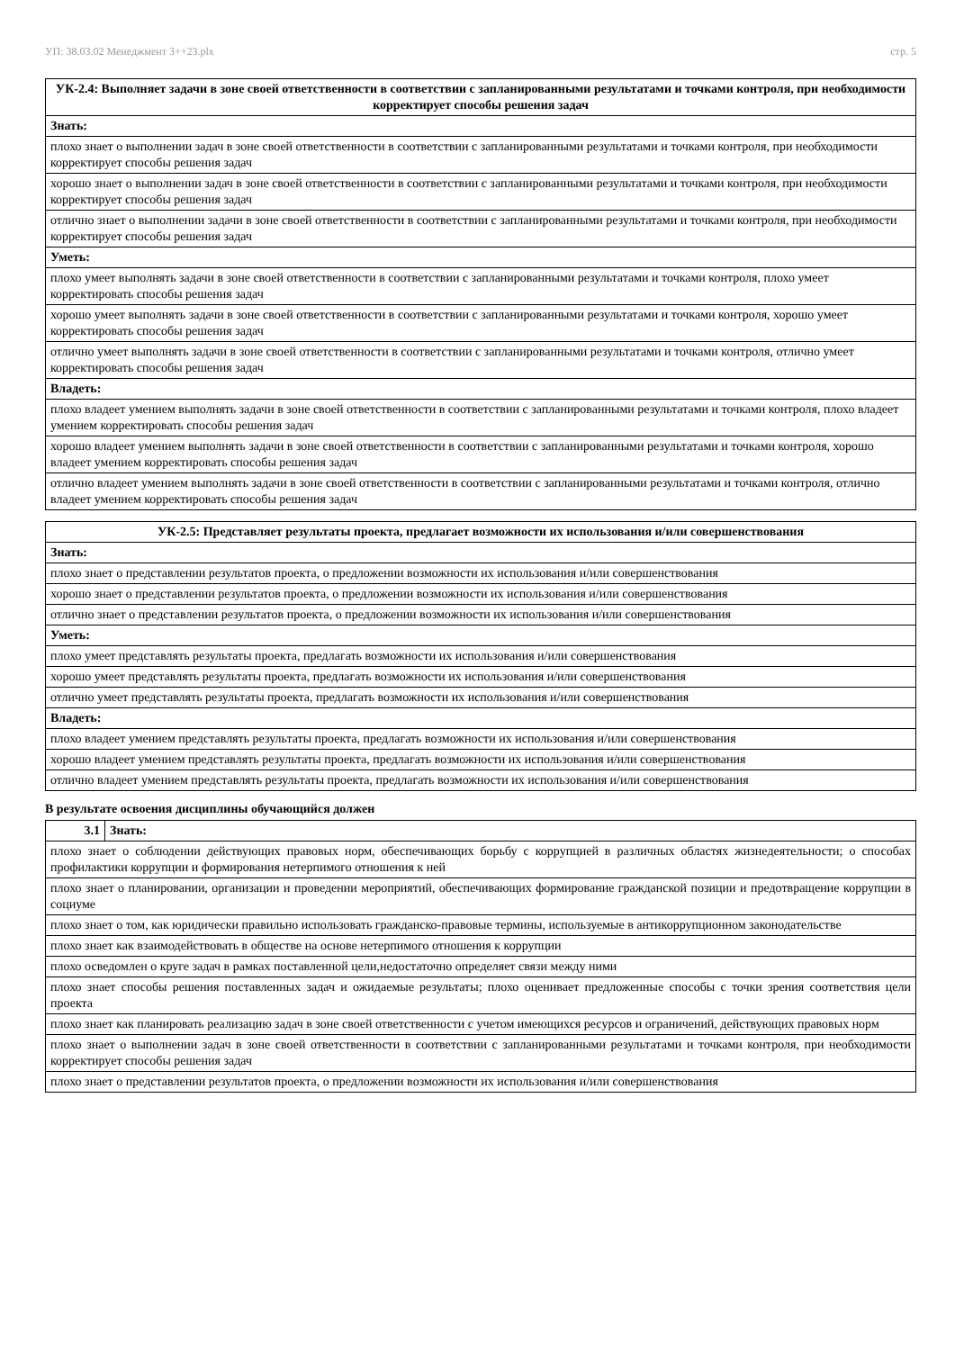УП: 38.03.02 Менеджмент 3++23.plx стр. 5
| УК-2.4: Выполняет задачи в зоне своей ответственности в соответствии с запланированными результатами и точками контроля, при необходимости корректирует способы решения задач |
| --- |
| Знать: |
| плохо знает о выполнении задач в зоне своей ответственности в соответствии с запланированными результатами и точками контроля, при необходимости корректирует способы решения задач |
| хорошо знает о выполнении задач в зоне своей ответственности в соответствии с запланированными результатами и точками контроля, при необходимости корректирует способы решения задач |
| отлично знает о выполнении задачи в зоне своей ответственности в соответствии с запланированными результатами и точками контроля, при необходимости корректирует способы решения задач |
| Уметь: |
| плохо умеет выполнять задачи в зоне своей ответственности в соответствии с запланированными результатами и точками контроля, плохо умеет корректировать способы решения задач |
| хорошо умеет выполнять задачи в зоне своей ответственности в соответствии с запланированными результатами и точками контроля, хорошо умеет корректировать способы решения задач |
| отлично умеет выполнять задачи в зоне своей ответственности в соответствии с запланированными результатами и точками контроля, отлично умеет корректировать способы решения задач |
| Владеть: |
| плохо владеет умением выполнять задачи в зоне своей ответственности в соответствии с запланированными результатами и точками контроля, плохо владеет умением корректировать способы решения задач |
| хорошо владеет умением выполнять задачи в зоне своей ответственности в соответствии с запланированными результатами и точками контроля, хорошо владеет умением корректировать способы решения задач |
| отлично владеет умением выполнять задачи в зоне своей ответственности в соответствии с запланированными результатами и точками контроля, отлично владеет умением корректировать способы решения задач |
| УК-2.5: Представляет результаты проекта, предлагает возможности их использования и/или совершенствования |
| --- |
| Знать: |
| плохо знает о представлении результатов проекта, о предложении возможности их использования и/или совершенствования |
| хорошо знает о представлении результатов проекта, о предложении возможности их использования и/или совершенствования |
| отлично знает о представлении результатов проекта, о предложении возможности их использования и/или совершенствования |
| Уметь: |
| плохо умеет представлять результаты проекта, предлагать возможности их использования и/или совершенствования |
| хорошо умеет представлять результаты проекта, предлагать возможности их использования и/или совершенствования |
| отлично умеет представлять результаты проекта, предлагать возможности их использования и/или совершенствования |
| Владеть: |
| плохо владеет умением представлять результаты проекта, предлагать возможности их использования и/или совершенствования |
| хорошо владеет умением представлять результаты проекта, предлагать возможности их использования и/или совершенствования |
| отлично владеет умением представлять результаты проекта, предлагать возможности их использования и/или совершенствования |
В результате освоения дисциплины обучающийся должен
| 3.1 | Знать: |
| плохо знает о соблюдении действующих правовых норм, обеспечивающих борьбу с коррупцией в различных областях жизнедеятельности; о способах профилактики коррупции и формирования нетерпимого отношения к ней | |
| плохо знает о планировании, организации и проведении мероприятий, обеспечивающих формирование гражданской позиции и предотвращение коррупции в социуме | |
| плохо знает о том, как юридически правильно использовать гражданско-правовые термины, используемые в антикоррупционном законодательстве | |
| плохо знает как взаимодействовать в обществе на основе нетерпимого отношения к коррупции | |
| плохо осведомлен о круге задач в рамках поставленной цели,недостаточно определяет связи между ними | |
| плохо знает способы решения поставленных задач и ожидаемые результаты; плохо оценивает предложенные способы с точки зрения соответствия цели проекта | |
| плохо знает как планировать реализацию задач в зоне своей ответственности с учетом имеющихся ресурсов и ограничений, действующих правовых норм | |
| плохо знает о выполнении задач в зоне своей ответственности в соответствии с запланированными результатами и точками контроля, при необходимости корректирует способы решения задач | |
| плохо знает о представлении результатов проекта, о предложении возможности их использования и/или совершенствования | |